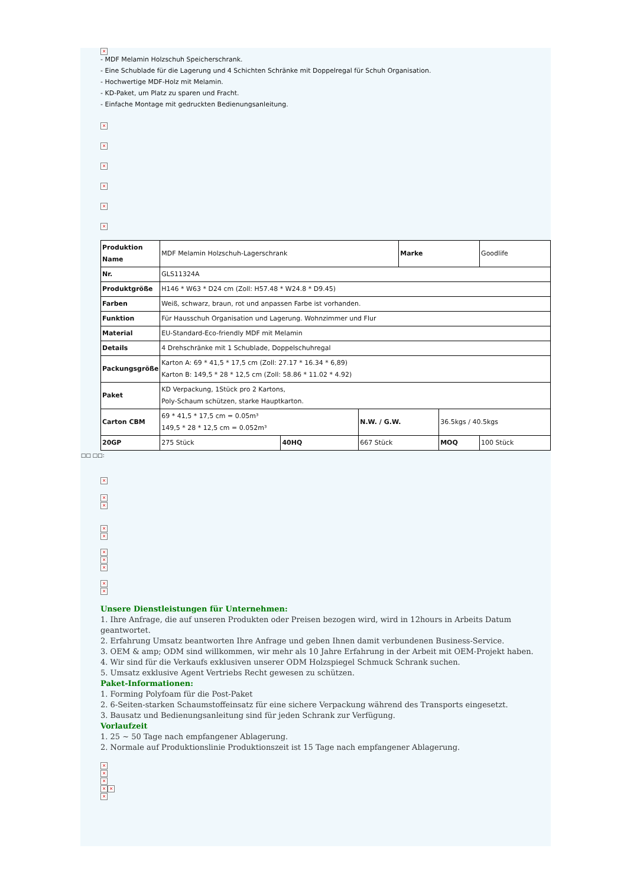×
- MDF Melamin Holzschuh Speicherschrank.
- Eine Schublade für die Lagerung und 4 Schichten Schränke mit Doppelregal für Schuh Organisation.
- Hochwertige MDF-Holz mit Melamin.
- KD-Paket, um Platz zu sparen und Fracht.
- Einfache Montage mit gedruckten Bedienungsanleitung.
×
×
×
×
×
×
| Produktion Name | MDF Melamin Holzschuh-Lagerschrank | | | Marke | | Goodlife |
| Nr. | GLS11324A | | | | | |
| Produktgröße | H146 * W63 * D24 cm (Zoll: H57.48 * W24.8 * D9.45) | | | | | |
| Farben | Weiß, schwarz, braun, rot und anpassen Farbe ist vorhanden. | | | | | |
| Funktion | Für Hausschuh Organisation und Lagerung. Wohnzimmer und Flur | | | | | |
| Material | EU-Standard-Eco-friendly MDF mit Melamin | | | | | |
| Details | 4 Drehschränke mit 1 Schublade, Doppelschuhregal | | | | | |
| Packungsgröße | Karton A: 69 * 41,5 * 17,5 cm (Zoll: 27.17 * 16.34 * 6,89) Karton B: 149,5 * 28 * 12,5 cm (Zoll: 58.86 * 11.02 * 4.92) | | | | | |
| Paket | KD Verpackung, 1Stück pro 2 Kartons, Poly-Schaum schützen, starke Hauptkarton. | | | | | |
| Carton CBM | 69 * 41,5 * 17,5 cm = 0.05m³ 149,5 * 28 * 12,5 cm = 0.052m³ | | N.W. / G.W. | | 36.5kgs / 40.5kgs | |
| 20GP | 275 Stück | 40HQ | 667 Stück | | MOQ | 100 Stück |
□□ □□:
×
×
×
×
×
×
×
×
×
×
Unsere Dienstleistungen für Unternehmen:
1. Ihre Anfrage, die auf unseren Produkten oder Preisen bezogen wird, wird in 12hours in Arbeits Datum geantwortet.
2. Erfahrung Umsatz beantworten Ihre Anfrage und geben Ihnen damit verbundenen Business-Service.
3. OEM & amp; ODM sind willkommen, wir mehr als 10 Jahre Erfahrung in der Arbeit mit OEM-Projekt haben.
4. Wir sind für die Verkaufs exklusiven unserer ODM Holzspiegel Schmuck Schrank suchen.
5. Umsatz exklusive Agent Vertriebs Recht gewesen zu schützen.
Paket-Informationen:
1. Forming Polyfoam für die Post-Paket
2. 6-Seiten-starken Schaumstoffeinsatz für eine sichere Verpackung während des Transports eingesetzt.
3. Bausatz und Bedienungsanleitung sind für jeden Schrank zur Verfügung.
Vorlaufzeit
1. 25 ~ 50 Tage nach empfangener Ablagerung.
2. Normale auf Produktionslinie Produktionszeit ist 15 Tage nach empfangener Ablagerung.
×
×
×
× ×
×